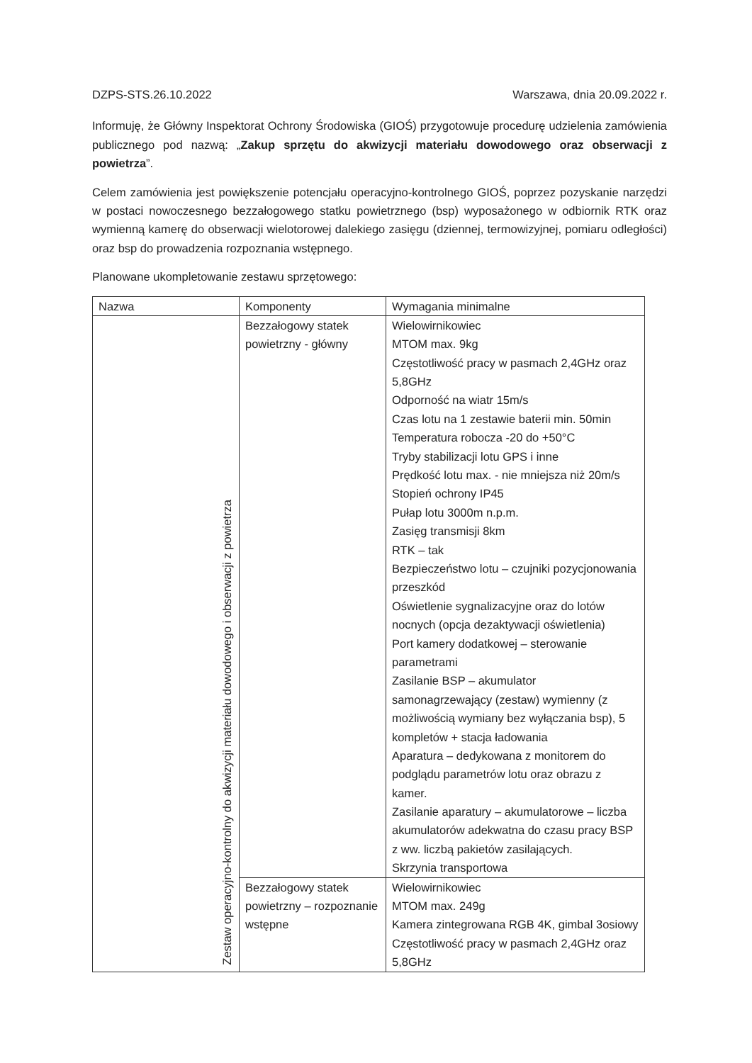DZPS-STS.26.10.2022 Warszawa, dnia 20.09.2022 r.
Informuję, że Główny Inspektorat Ochrony Środowiska (GIOŚ) przygotowuje procedurę udzielenia zamówienia publicznego pod nazwą: „Zakup sprzętu do akwizycji materiału dowodowego oraz obserwacji z powietrza”.
Celem zamówienia jest powiększenie potencjału operacyjno-kontrolnego GIOŚ, poprzez pozyskanie narzędzi w postaci nowoczesnego bezzałogowego statku powietrznego (bsp) wyposażonego w odbiornik RTK oraz wymienną kamerę do obserwacji wielotorowej dalekiego zasięgu (dziennej, termowizyjnej, pomiaru odległości) oraz bsp do prowadzenia rozpoznania wstępnego.
Planowane ukompletowanie zestawu sprzętowego:
| Nazwa | Komponenty | Wymagania minimalne |
| --- | --- | --- |
| Zestaw operacyjno-kontrolny do akwizycji materiału dowodowego i obserwacji z powietrza | Bezzałogowy statek powietrzny - główny | Wielowirnikowiec MTOM max. 9kg Częstotliwość pracy w pasmach 2,4GHz oraz 5,8GHz Odporność na wiatr 15m/s Czas lotu na 1 zestawie baterii min. 50min Temperatura robocza -20 do +50°C Tryby stabilizacji lotu GPS i inne Prędkość lotu max. - nie mniejsza niż 20m/s Stopień ochrony IP45 Pułap lotu 3000m n.p.m. Zasięg transmisji 8km RTK – tak Bezpieczeństwo lotu – czujniki pozycjonowania przeszkód Oświetlenie sygnalizacyjne oraz do lotów nocnych (opcja dezaktywacji oświetlenia) Port kamery dodatkowej – sterowanie parametrami Zasilanie BSP – akumulator samonagrzewający (zestaw) wymienny (z możliwością wymiany bez wyłączania bsp), 5 kompletów + stacja ładowania Aparatura – dedykowana z monitorem do podglądu parametrów lotu oraz obrazu z kamer. Zasilanie aparatury – akumulatorowe – liczba akumulatorów adekwatna do czasu pracy BSP z ww. liczbą pakietów zasilających. Skrzynia transportowa |
| | Bezzałogowy statek powietrzny – rozpoznanie wstępne | Wielowirnikowiec MTOM max. 249g Kamera zintegrowana RGB 4K, gimbal 3osiowy Częstotliwość pracy w pasmach 2,4GHz oraz 5,8GHz |